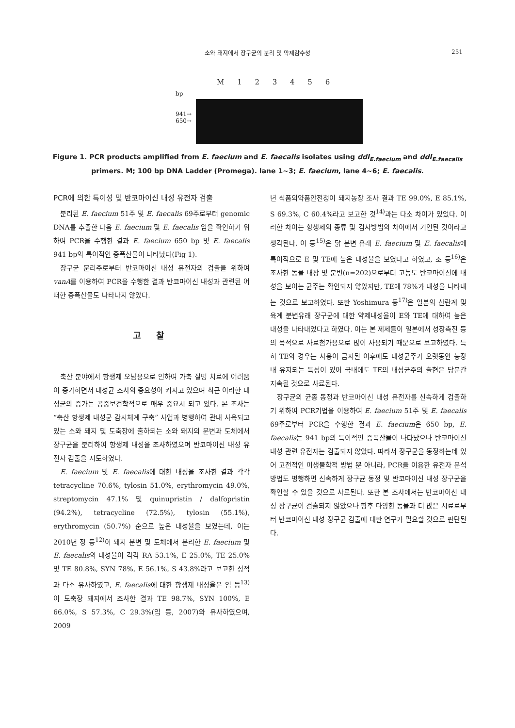소와 돼지에서 장구균의 분리 및 약제감수성 251
M 1 2 3 4 5 6
bp
941→
650→
Figure 1. PCR products amplified from E. faecium and E. faecalis isolates using ddl<sub>E.faecium</sub> and ddl<sub>E.faecalis</sub> primers. M; 100 bp DNA Ladder (Promega). lane 1~3; E. faecium, lane 4~6; E. faecalis.
PCR에 의한 특이성 및 반코마이신 내성 유전자 검출
분리된 E. faecium 51주 및 E. faecalis 69주로부터 genomic DNA를 추출한 다음 E. faecium 및 E. faecalis 임을 확인하기 위하여 PCR을 수행한 결과 E. faecium 650 bp 및 E. faecalis 941 bp의 특이적인 증폭산물이 나타났다(Fig 1).
장구균 분리주로부터 반코마이신 내성 유전자의 검출을 위하여 vanA를 이용하여 PCR을 수행한 결과 반코마이신 내성과 관련된 어떠한 증폭산물도 나타나지 않았다.
고 찰
축산 분야에서 항생제 오남용으로 인하여 가축 질병 치료에 어려움이 증가하면서 내성균 조사의 중요성이 커지고 있으며 최근 이러한 내성균의 증가는 공중보건학적으로 매우 중요시 되고 있다. 본 조사는 “축산 항생제 내성균 감시체계 구축” 사업과 병행하여 관내 사육되고 있는 소와 돼지 및 도축장에 출하되는 소와 돼지의 분변과 도체에서 장구균을 분리하여 항생제 내성을 조사하였으며 반코마이신 내성 유전자 검출을 시도하였다.
E. faecium 및 E. faecalis에 대한 내성을 조사한 결과 각각 tetracycline 70.6%, tylosin 51.0%, erythromycin 49.0%, streptomycin 47.1% 및 quinupristin / dalfopristin (94.2%), tetracycline (72.5%), tylosin (55.1%), erythromycin (50.7%) 순으로 높은 내성율을 보였는데, 이는 2010년 정 등<sup>12)</sup>이 돼지 분변 및 도체에서 분리한 E. faecium 및 E. faecalis의 내성율이 각각 RA 53.1%, E 25.0%, TE 25.0% 및 TE 80.8%, SYN 78%, E 56.1%, S 43.8%라고 보고한 성적과 다소 유사하였고, E. faecalis에 대한 항생제 내성율은 임 등<sup>13)</sup>이 도축장 돼지에서 조사한 결과 TE 98.7%, SYN 100%, E 66.0%, S 57.3%, C 29.3%(임 등, 2007)와 유사하였으며, 2009
년 식품의약품안전청이 돼지농장 조사 결과 TE 99.0%, E 85.1%, S 69.3%, C 60.4%라고 보고한 것<sup>14)</sup>과는 다소 차이가 있었다. 이러한 차이는 항생제의 종류 및 검사방법의 차이에서 기인된 것이라고 생각된다. 이 등<sup>15)</sup>은 닭 분변 유래 E. faecium 및 E. faecalis에 특이적으로 E 및 TE에 높은 내성율을 보였다고 하였고, 조 등<sup>16)</sup>은 조사한 동물 내장 및 분변(n=202)으로부터 고농도 반코마이신에 내성을 보이는 균주는 확인되지 않았지만, TE에 78%가 내성을 나타내는 것으로 보고하였다. 또한 Yoshimura 등<sup>17)</sup>은 일본의 산란계 및 육계 분변유래 장구균에 대한 약제내성율이 E와 TE에 대하여 높은 내성을 나타내었다고 하였다. 이는 본 제제들이 일본에서 성장촉진 등의 목적으로 사료첨가용으로 많이 사용되기 때문으로 보고하였다. 특히 TE의 경우는 사용이 금지된 이후에도 내성균주가 오랫동안 농장내 유지되는 특성이 있어 국내에도 TE의 내성균주의 출현은 당분간 지속될 것으로 사료된다.
장구균의 균종 동정과 반코마이신 내성 유전자를 신속하게 검출하기 위하여 PCR기법을 이용하여 E. faecium 51주 및 E. faecalis 69주로부터 PCR을 수행한 결과 E. faecium은 650 bp, E. faecalis는 941 bp의 특이적인 증폭산물이 나타났으나 반코마이신 내성 관련 유전자는 검출되지 않았다. 따라서 장구균을 동정하는데 있어 고전적인 미생물학적 방법 뿐 아니라, PCR을 이용한 유전자 분석방법도 병행하면 신속하게 장구균 동정 및 반코마이신 내성 장구균을 확인할 수 있을 것으로 사료된다. 또한 본 조사에서는 반코마이신 내성 장구균이 검출되지 않았으나 향후 다양한 동물과 더 많은 시료로부터 반코마이신 내성 장구균 검출에 대한 연구가 필요할 것으로 판단된다.